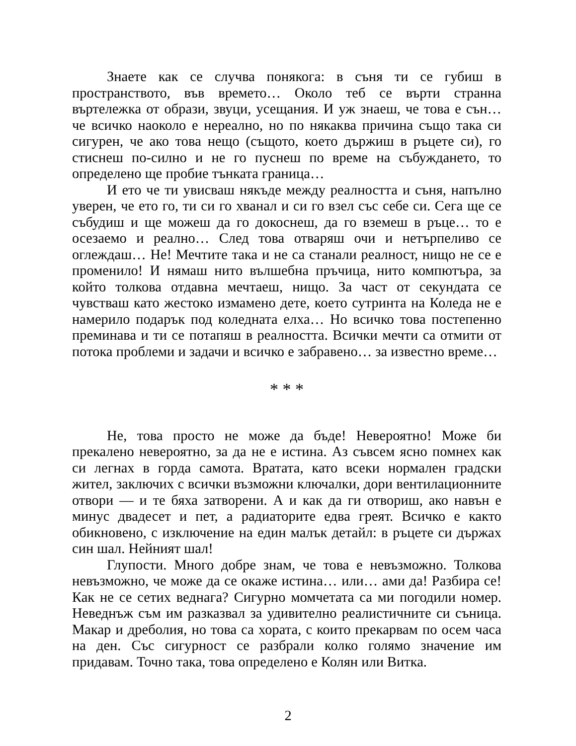Знаете как се случва понякога: в съня ти се губиш в пространството, във времето… Около теб се върти странна въртележка от образи, звуци, усещания. И уж знаеш, че това е сън… че всичко наоколо е нереално, но по някаква причина също така си сигурен, че ако това нещо (същото, което държиш в ръцете си), го стиснеш по-силно и не го пуснеш по време на събуждането, то определено ще пробие тънката граница…
И ето че ти увисваш някъде между реалността и съня, напълно уверен, че ето го, ти си го хванал и си го взел със себе си. Сега ще се събудиш и ще можеш да го докоснеш, да го вземеш в ръце… то е осезаемо и реално… След това отваряш очи и нетърпеливо се оглеждаш… Не! Мечтите така и не са станали реалност, нищо не се е променило! И нямаш нито вълшебна пръчица, нито компютъра, за който толкова отдавна мечтаеш, нищо. За част от секундата се чувстваш като жестоко измамено дете, което сутринта на Коледа не е намерило подарък под коледната елха… Но всичко това постепенно преминава и ти се потапяш в реалността. Всички мечти са отмити от потока проблеми и задачи и всичко е забравено… за известно време…
* * *
Не, това просто не може да бъде! Невероятно! Може би прекалено невероятно, за да не е истина. Аз съвсем ясно помнех как си легнах в горда самота. Вратата, като всеки нормален градски жител, заключих с всички възможни ключалки, дори вентилационните отвори — и те бяха затворени. А и как да ги отвориш, ако навън е минус двадесет и пет, а радиаторите едва греят. Всичко е както обикновено, с изключение на един малък детайл: в ръцете си държах син шал. Нейният шал!
Глупости. Много добре знам, че това е невъзможно. Толкова невъзможно, че може да се окаже истина… или… ами да! Разбира се! Как не се сетих веднага? Сигурно момчетата са ми погодили номер. Неведнъж съм им разказвал за удивително реалистичните си съница. Макар и дреболия, но това са хората, с които прекарвам по осем часа на ден. Със сигурност се разбрали колко голямо значение им придавам. Точно така, това определено е Колян или Витка.
2